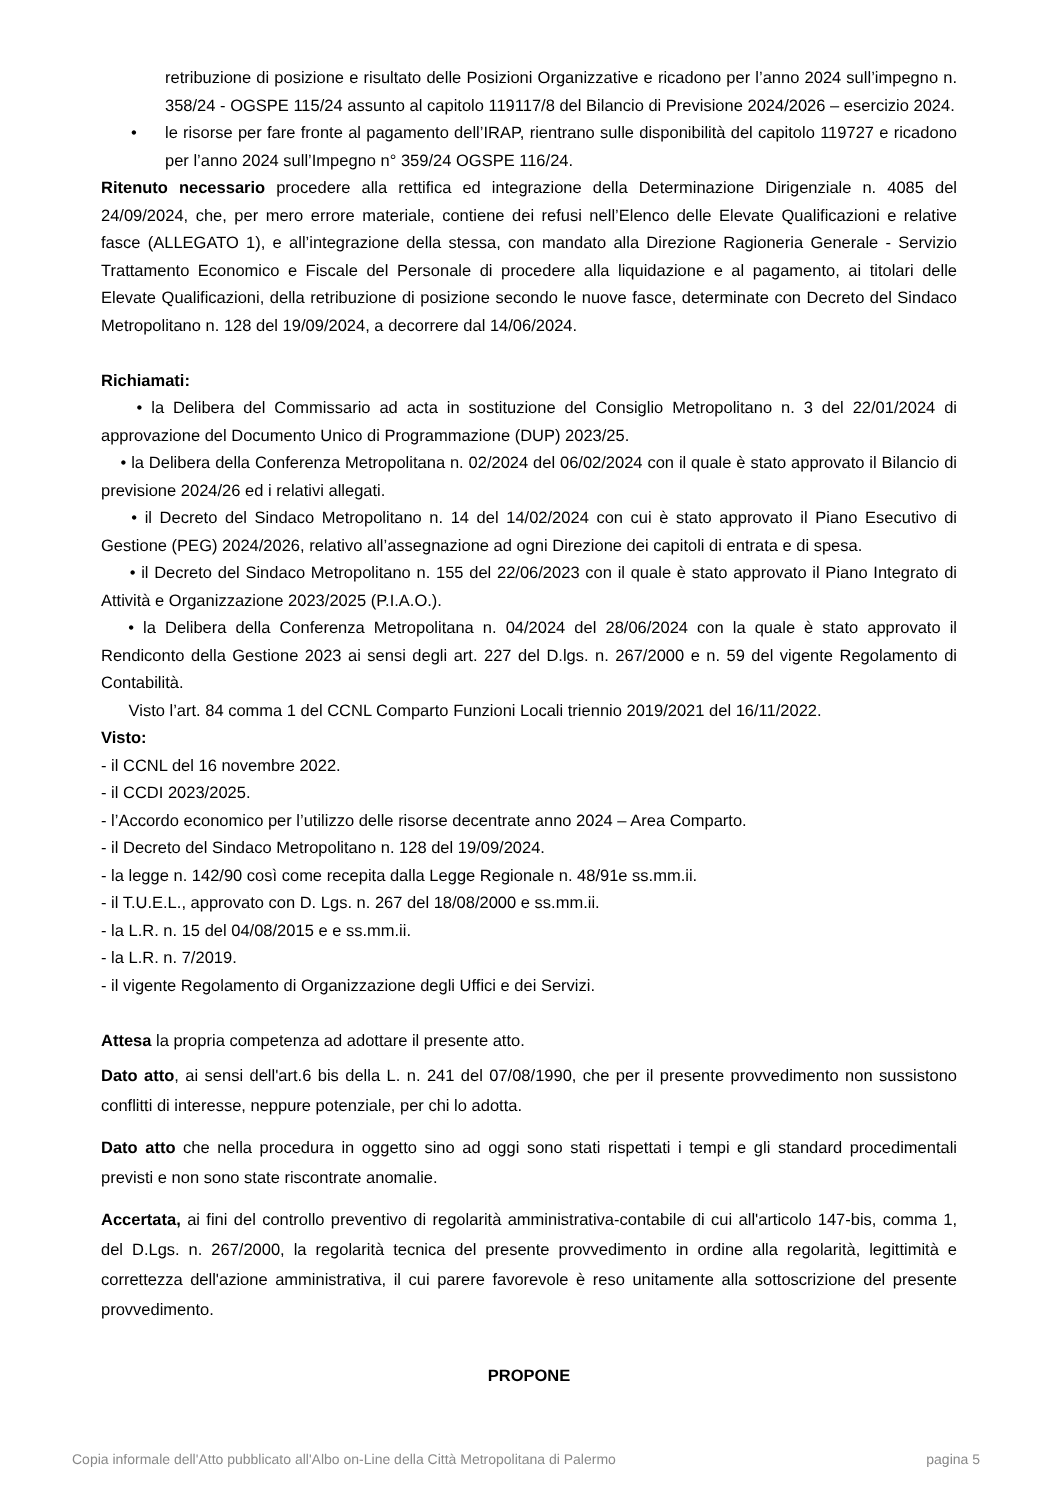retribuzione di posizione e risultato delle Posizioni Organizzative e ricadono per l’anno 2024 sull’impegno n. 358/24 - OGSPE 115/24 assunto al capitolo 119117/8 del Bilancio di Previsione 2024/2026 – esercizio 2024.
• le risorse per fare fronte al pagamento dell’IRAP, rientrano sulle disponibilità del capitolo 119727 e ricadono per l’anno 2024 sull’Impegno n° 359/24 OGSPE 116/24.
Ritenuto necessario procedere alla rettifica ed integrazione della Determinazione Dirigenziale n. 4085 del 24/09/2024, che, per mero errore materiale, contiene dei refusi nell’Elenco delle Elevate Qualificazioni e relative fasce (ALLEGATO 1), e all’integrazione della stessa, con mandato alla Direzione Ragioneria Generale - Servizio Trattamento Economico e Fiscale del Personale di procedere alla liquidazione e al pagamento, ai titolari delle Elevate Qualificazioni, della retribuzione di posizione secondo le nuove fasce, determinate con Decreto del Sindaco Metropolitano n. 128 del 19/09/2024, a decorrere dal 14/06/2024.
Richiamati:
• la Delibera del Commissario ad acta in sostituzione del Consiglio Metropolitano n. 3 del 22/01/2024 di approvazione del Documento Unico di Programmazione (DUP) 2023/25.
• la Delibera della Conferenza Metropolitana n. 02/2024 del 06/02/2024 con il quale è stato approvato il Bilancio di previsione 2024/26 ed i relativi allegati.
• il Decreto del Sindaco Metropolitano n. 14 del 14/02/2024 con cui è stato approvato il Piano Esecutivo di Gestione (PEG) 2024/2026, relativo all’assegnazione ad ogni Direzione dei capitoli di entrata e di spesa.
• il Decreto del Sindaco Metropolitano n. 155 del 22/06/2023 con il quale è stato approvato il Piano Integrato di Attività e Organizzazione 2023/2025 (P.I.A.O.).
• la Delibera della Conferenza Metropolitana n. 04/2024 del 28/06/2024 con la quale è stato approvato il Rendiconto della Gestione 2023 ai sensi degli art. 227 del D.lgs. n. 267/2000 e n. 59 del vigente Regolamento di Contabilità.
Visto l’art. 84 comma 1 del CCNL Comparto Funzioni Locali triennio 2019/2021 del 16/11/2022.
Visto:
- il CCNL del 16 novembre 2022.
- il CCDI 2023/2025.
- l’Accordo economico per l’utilizzo delle risorse decentrate anno 2024 – Area Comparto.
- il Decreto del Sindaco Metropolitano n. 128 del 19/09/2024.
- la legge n. 142/90 così come recepita dalla Legge Regionale n. 48/91e ss.mm.ii.
- il T.U.E.L., approvato con D. Lgs. n. 267 del 18/08/2000 e ss.mm.ii.
- la L.R. n. 15 del 04/08/2015 e e ss.mm.ii.
- la L.R. n. 7/2019.
- il vigente Regolamento di Organizzazione degli Uffici e dei Servizi.
Attesa la propria competenza ad adottare il presente atto.
Dato atto, ai sensi dell'art.6 bis della L. n. 241 del 07/08/1990, che per il presente provvedimento non sussistono conflitti di interesse, neppure potenziale, per chi lo adotta.
Dato atto che nella procedura in oggetto sino ad oggi sono stati rispettati i tempi e gli standard procedimentali previsti e non sono state riscontrate anomalie.
Accertata, ai fini del controllo preventivo di regolarità amministrativa-contabile di cui all'articolo 147-bis, comma 1, del D.Lgs. n. 267/2000, la regolarità tecnica del presente provvedimento in ordine alla regolarità, legittimità e correttezza dell'azione amministrativa, il cui parere favorevole è reso unitamente alla sottoscrizione del presente provvedimento.
PROPONE
Copia informale dell'Atto pubblicato all'Albo on-Line della Città Metropolitana di Palermo pagina 5